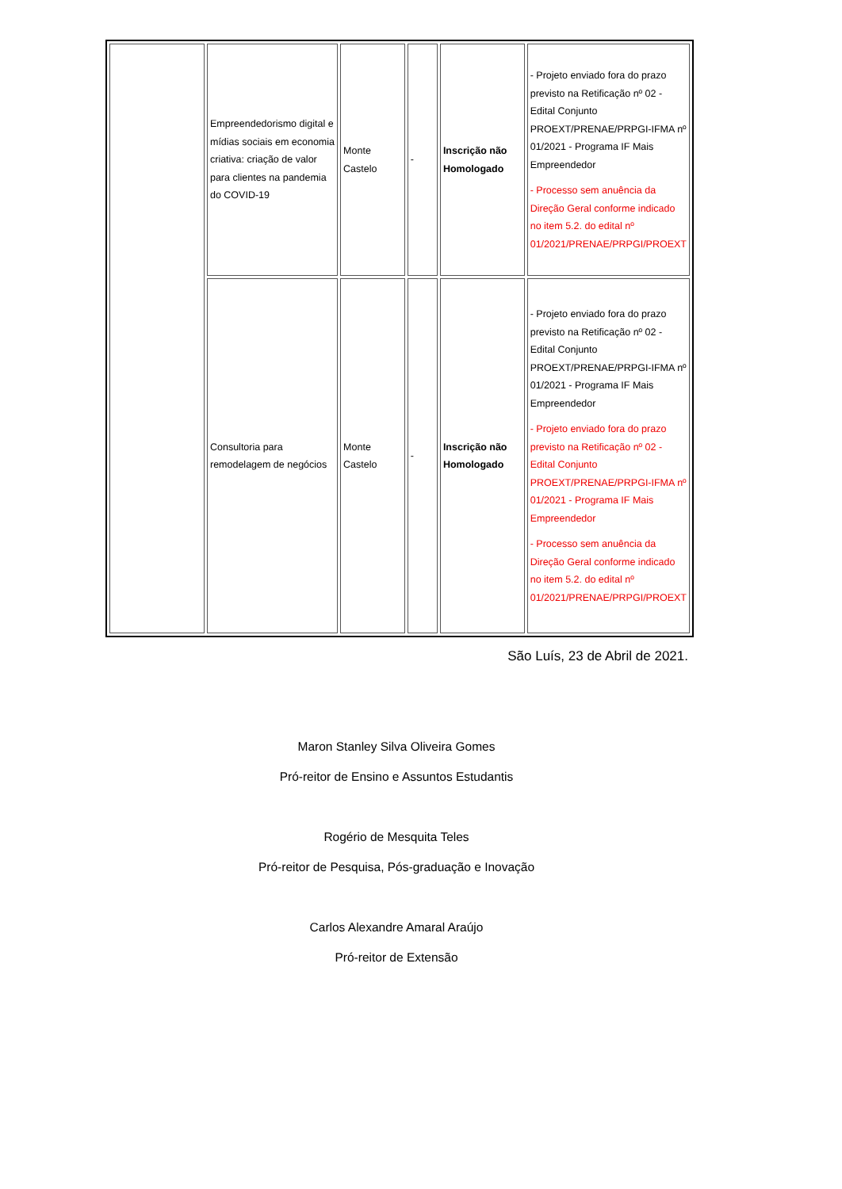| | Empreendedorismo digital e mídias sociais em economia criativa: criação de valor para clientes na pandemia do COVID-19 | Monte Castelo | - | Inscrição não Homologado | - Projeto enviado fora do prazo previsto na Retificação nº 02 - Edital Conjunto PROEXT/PRENAE/PRPGI-IFMA nº 01/2021 - Programa IF Mais Empreendedor - Processo sem anuência da Direção Geral conforme indicado no item 5.2. do edital nº 01/2021/PRENAE/PRPGI/PROEXT |
| | Consultoria para remodelagem de negócios | Monte Castelo | - | Inscrição não Homologado | - Projeto enviado fora do prazo previsto na Retificação nº 02 - Edital Conjunto PROEXT/PRENAE/PRPGI-IFMA nº 01/2021 - Programa IF Mais Empreendedor - Projeto enviado fora do prazo previsto na Retificação nº 02 - Edital Conjunto PROEXT/PRENAE/PRPGI-IFMA nº 01/2021 - Programa IF Mais Empreendedor - Processo sem anuência da Direção Geral conforme indicado no item 5.2. do edital nº 01/2021/PRENAE/PRPGI/PROEXT |
São Luís, 23 de Abril de 2021.
Maron Stanley Silva Oliveira Gomes
Pró-reitor de Ensino e Assuntos Estudantis
Rogério de Mesquita Teles
Pró-reitor de Pesquisa, Pós-graduação e Inovação
Carlos Alexandre Amaral Araújo
Pró-reitor de Extensão